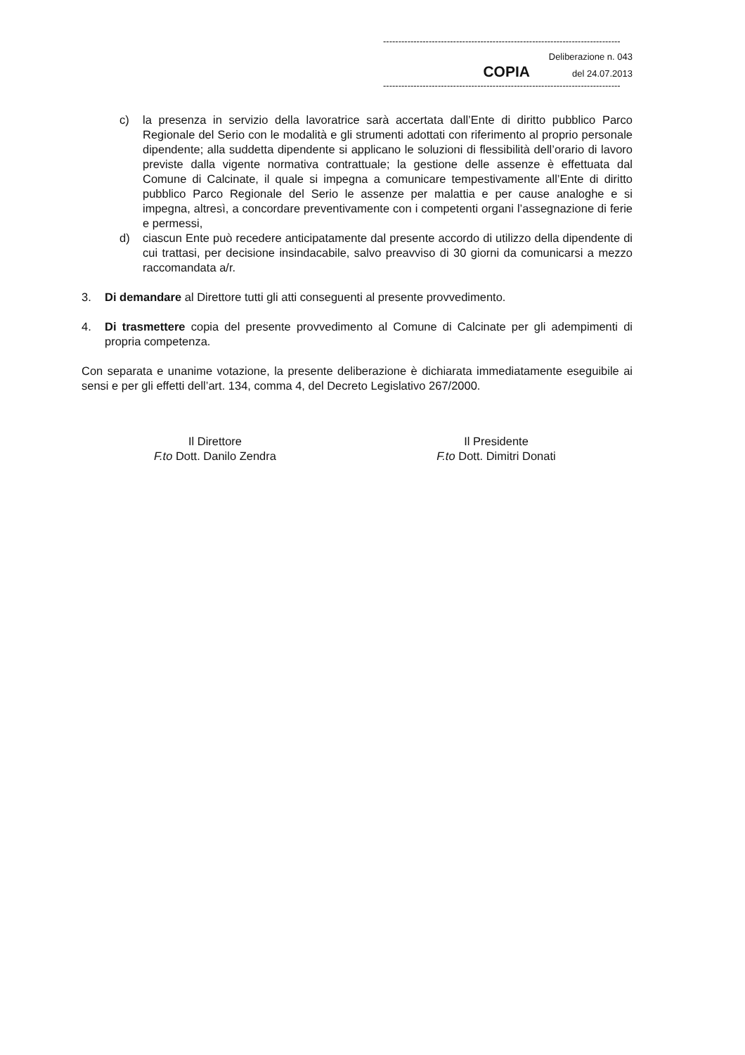------------------------------------------------------------------------------
Deliberazione n. 043
COPIA del 24.07.2013
------------------------------------------------------------------------------
c) la presenza in servizio della lavoratrice sarà accertata dall’Ente di diritto pubblico Parco Regionale del Serio con le modalità e gli strumenti adottati con riferimento al proprio personale dipendente; alla suddetta dipendente si applicano le soluzioni di flessibilità dell’orario di lavoro previste dalla vigente normativa contrattuale; la gestione delle assenze è effettuata dal Comune di Calcinate, il quale si impegna a comunicare tempestivamente all’Ente di diritto pubblico Parco Regionale del Serio le assenze per malattia e per cause analoghe e si impegna, altresì, a concordare preventivamente con i competenti organi l’assegnazione di ferie e permessi,
d) ciascun Ente può recedere anticipatamente dal presente accordo di utilizzo della dipendente di cui trattasi, per decisione insindacabile, salvo preavviso di 30 giorni da comunicarsi a mezzo raccomandata a/r.
3. Di demandare al Direttore tutti gli atti conseguenti al presente provvedimento.
4. Di trasmettere copia del presente provvedimento al Comune di Calcinate per gli adempimenti di propria competenza.
Con separata e unanime votazione, la presente deliberazione è dichiarata immediatamente eseguibile ai sensi e per gli effetti dell’art. 134, comma 4, del Decreto Legislativo 267/2000.
Il Direttore
F.to Dott. Danilo Zendra
Il Presidente
F.to Dott. Dimitri Donati